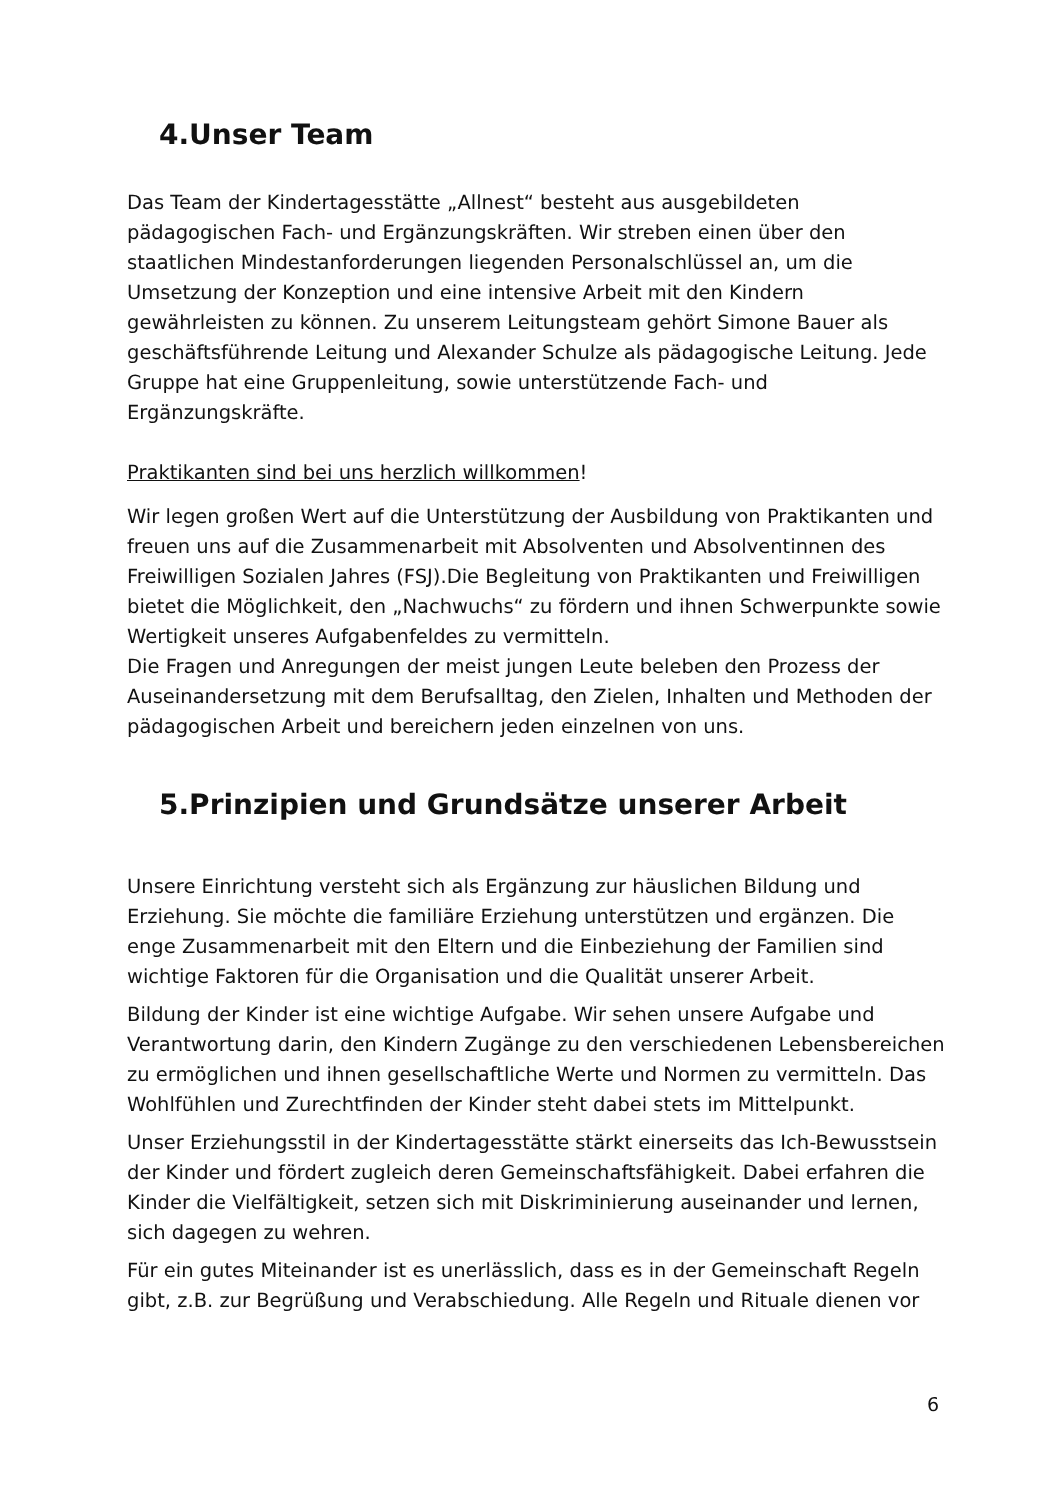4.Unser Team
Das Team der Kindertagesstätte „Allnest“ besteht aus ausgebildeten pädagogischen Fach- und Ergänzungskräften. Wir streben einen über den staatlichen Mindestanforderungen liegenden Personalschlüssel an, um die Umsetzung der Konzeption und eine intensive Arbeit mit den Kindern gewährleisten zu können. Zu unserem Leitungsteam gehört Simone Bauer als geschäftsführende Leitung und Alexander Schulze als pädagogische Leitung. Jede Gruppe hat eine Gruppenleitung, sowie unterstützende Fach- und Ergänzungskräfte.
Praktikanten sind bei uns herzlich willkommen!
Wir legen großen Wert auf die Unterstützung der Ausbildung von Praktikanten und freuen uns auf die Zusammenarbeit mit Absolventen und Absolventinnen des Freiwilligen Sozialen Jahres (FSJ).Die Begleitung von Praktikanten und Freiwilligen bietet die Möglichkeit, den „Nachwuchs“ zu fördern und ihnen Schwerpunkte sowie Wertigkeit unseres Aufgabenfeldes zu vermitteln.
Die Fragen und Anregungen der meist jungen Leute beleben den Prozess der Auseinandersetzung mit dem Berufsalltag, den Zielen, Inhalten und Methoden der pädagogischen Arbeit und bereichern jeden einzelnen von uns.
5.Prinzipien und Grundsätze unserer Arbeit
Unsere Einrichtung versteht sich als Ergänzung zur häuslichen Bildung und Erziehung. Sie möchte die familiäre Erziehung unterstützen und ergänzen. Die enge Zusammenarbeit mit den Eltern und die Einbeziehung der Familien sind wichtige Faktoren für die Organisation und die Qualität unserer Arbeit.
Bildung der Kinder ist eine wichtige Aufgabe. Wir sehen unsere Aufgabe und Verantwortung darin, den Kindern Zugänge zu den verschiedenen Lebensbereichen zu ermöglichen und ihnen gesellschaftliche Werte und Normen zu vermitteln. Das Wohlfühlen und Zurechtfinden der Kinder steht dabei stets im Mittelpunkt.
Unser Erziehungsstil in der Kindertagesstätte stärkt einerseits das Ich-Bewusstsein der Kinder und fördert zugleich deren Gemeinschaftsfähigkeit. Dabei erfahren die Kinder die Vielfältigkeit, setzen sich mit Diskriminierung auseinander und lernen, sich dagegen zu wehren.
Für ein gutes Miteinander ist es unerlässlich, dass es in der Gemeinschaft Regeln gibt, z.B. zur Begrüßung und Verabschiedung. Alle Regeln und Rituale dienen vor
6